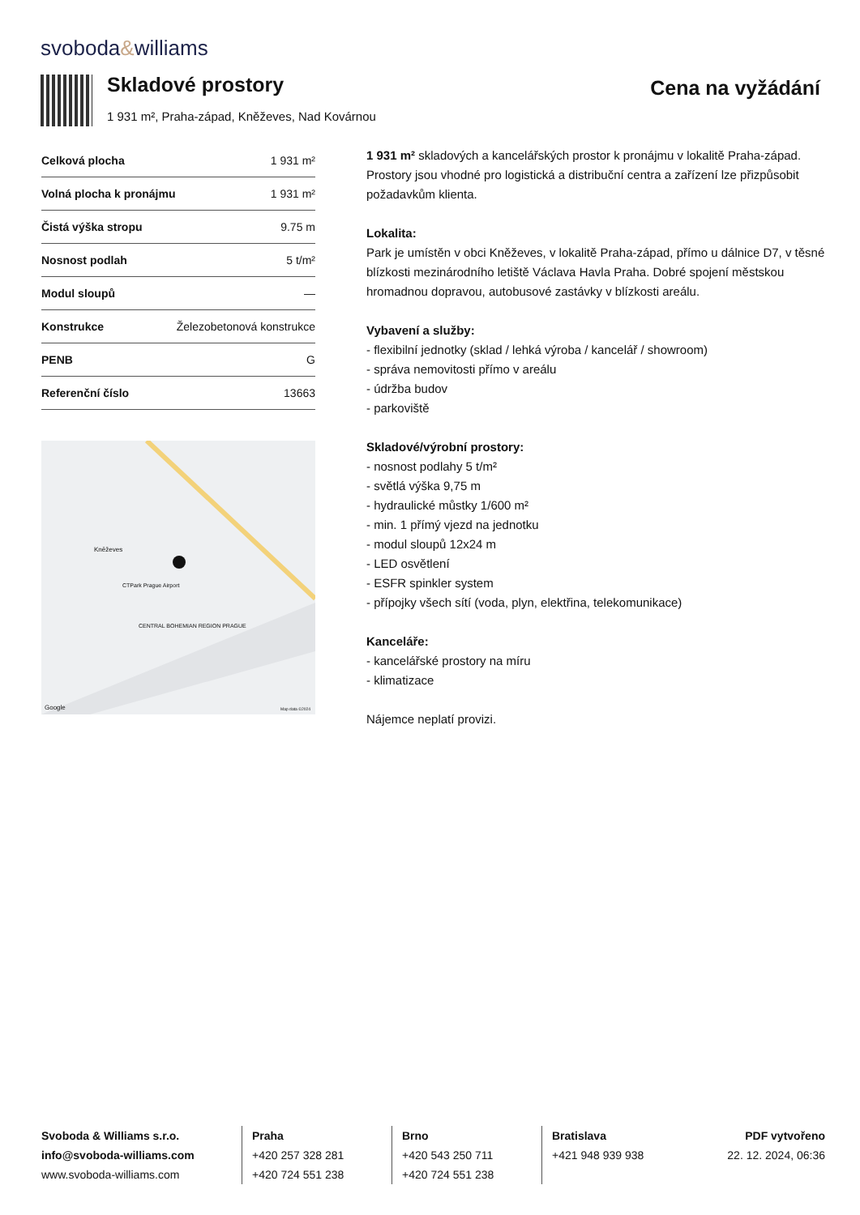svoboda&williams
Skladové prostory
Cena na vyžádání
1 931 m², Praha-západ, Kněževes, Nad Kovárnou
| Celková plocha | 1 931 m² |
| Volná plocha k pronájmu | 1 931 m² |
| Čistá výška stropu | 9.75 m |
| Nosnost podlah | 5 t/m² |
| Modul sloupů | — |
| Konstrukce | Železobetonová konstrukce |
| PENB | G |
| Referenční číslo | 13663 |
Kněževes
CTPark Prague Airport
CENTRAL BOHEMIAN REGION PRAGUE
Google Map data ©2024
1 931 m² skladových a kancelářských prostor k pronájmu v lokalitě Praha-západ. Prostory jsou vhodné pro logistická a distribuční centra a zařízení lze přizpůsobit požadavkům klienta.
Lokalita:
Park je umístěn v obci Kněževes, v lokalitě Praha-západ, přímo u dálnice D7, v těsné blízkosti mezinárodního letiště Václava Havla Praha. Dobré spojení městskou hromadnou dopravou, autobusové zastávky v blízkosti areálu.
Vybavení a služby:
- flexibilní jednotky (sklad / lehká výroba / kancelář / showroom)
- správa nemovitosti přímo v areálu
- údržba budov
- parkoviště
Skladové/výrobní prostory:
- nosnost podlahy 5 t/m²
- světlá výška 9,75 m
- hydraulické můstky 1/600 m²
- min. 1 přímý vjezd na jednotku
- modul sloupů 12x24 m
- LED osvětlení
- ESFR spinkler system
- přípojky všech sítí (voda, plyn, elektřina, telekomunikace)
Kanceláře:
- kancelářské prostory na míru
- klimatizace
Nájemce neplatí provizi.
Svoboda & Williams s.r.o.
info@svoboda-williams.com
www.svoboda-williams.com
Praha
+420 257 328 281
+420 724 551 238
Brno
+420 543 250 711
+420 724 551 238
Bratislava
+421 948 939 938
PDF vytvořeno
22. 12. 2024, 06:36